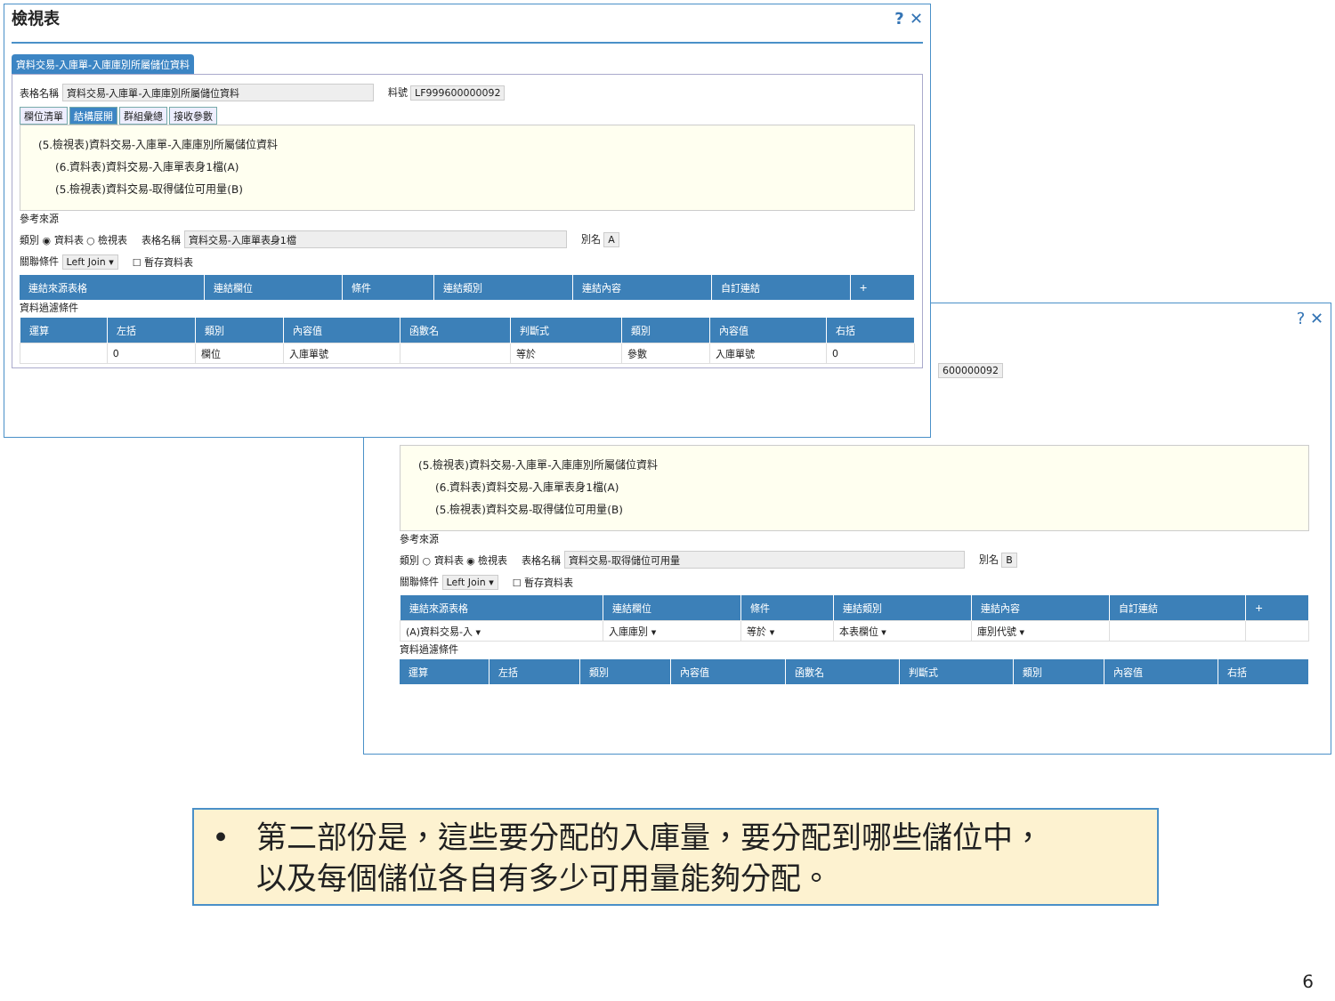檢視表? ✕
資料交易-入庫單-入庫庫別所屬儲位資料
表格名稱 資料交易-入庫單-入庫庫別所屬儲位資料 料號 LF999600000092
欄位清單 結構展開 群組彙總 接收參數
(5.檢視表)資料交易-入庫單-入庫庫別所屬儲位資料
(6.資料表)資料交易-入庫單表身1檔(A)
(5.檢視表)資料交易-取得儲位可用量(B)
參考來源
類別 ◉ 資料表 ○ 檢視表 表格名稱 資料交易-入庫單表身1檔 別名 A
關聯條件 Left Join ▾ ☐ 暫存資料表
| 連結來源表格 | 連結欄位 | 條件 | 連結類別 | 連結內容 | 自訂連結 | + |
| --- | --- | --- | --- | --- | --- | --- |
資料過濾條件
| 運算 | 左括 | 類別 | 內容值 | 函數名 | 判斷式 | 類別 | 內容值 | 右括 |
| --- | --- | --- | --- | --- | --- | --- | --- | --- |
| | 0 | 欄位 | 入庫單號 | | 等於 | 參數 | 入庫單號 | 0 |
? ✕
600000092
(5.檢視表)資料交易-入庫單-入庫庫別所屬儲位資料
(6.資料表)資料交易-入庫單表身1檔(A)
(5.檢視表)資料交易-取得儲位可用量(B)
參考來源
類別 ○ 資料表 ◉ 檢視表 表格名稱 資料交易-取得儲位可用量 別名 B
關聯條件 Left Join ▾ ☐ 暫存資料表
| 連結來源表格 | 連結欄位 | 條件 | 連結類別 | 連結內容 | 自訂連結 | + |
| --- | --- | --- | --- | --- | --- | --- |
| (A)資料交易-入 ▾ | 入庫庫別 ▾ | 等於 ▾ | 本表欄位 ▾ | 庫別代號 ▾ | | |
資料過濾條件
| 運算 | 左括 | 類別 | 內容值 | 函數名 | 判斷式 | 類別 | 內容值 | 右括 |
| --- | --- | --- | --- | --- | --- | --- | --- | --- |
• 第二部份是，這些要分配的入庫量，要分配到哪些儲位中，
以及每個儲位各自有多少可用量能夠分配。
6